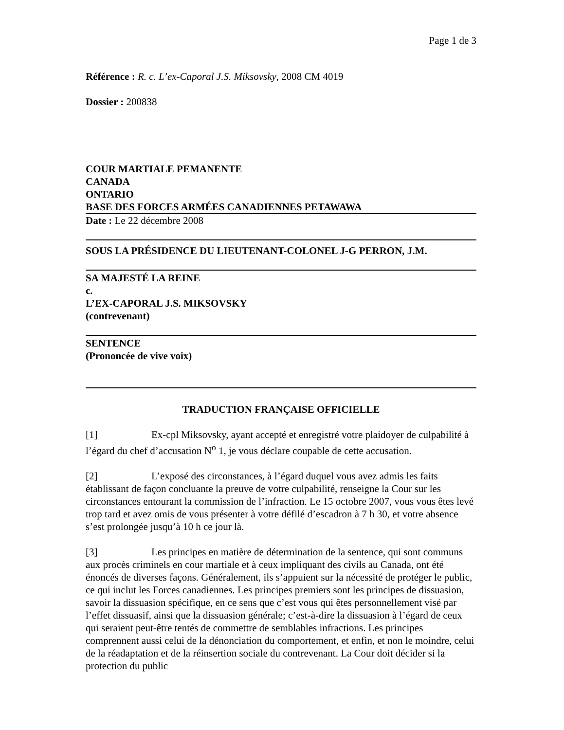Page 1 de 3
Référence : R. c. L’ex-Caporal J.S. Miksovsky, 2008 CM 4019
Dossier : 200838
COUR MARTIALE PEMANENTE
CANADA
ONTARIO
BASE DES FORCES ARMÉES CANADIENNES PETAWAWA
Date : Le 22 décembre 2008
SOUS LA PRÉSIDENCE DU LIEUTENANT-COLONEL J-G PERRON, J.M.
SA MAJESTÉ LA REINE
c.
L’EX-CAPORAL J.S. MIKSOVSKY
(contrevenant)
SENTENCE
(Prononcée de vive voix)
TRADUCTION FRANÇAISE OFFICIELLE
[1] Ex-cpl Miksovsky, ayant accepté et enregistré votre plaidoyer de culpabilité à l’égard du chef d’accusation N<sup>o</sup> 1, je vous déclare coupable de cette accusation.
[2] L’exposé des circonstances, à l’égard duquel vous avez admis les faits établissant de façon concluante la preuve de votre culpabilité, renseigne la Cour sur les circonstances entourant la commission de l’infraction. Le 15 octobre 2007, vous vous êtes levé trop tard et avez omis de vous présenter à votre défilé d’escadron à 7 h 30, et votre absence s’est prolongée jusqu’à 10 h ce jour là.
[3] Les principes en matière de détermination de la sentence, qui sont communs aux procès criminels en cour martiale et à ceux impliquant des civils au Canada, ont été énoncés de diverses façons. Généralement, ils s’appuient sur la nécessité de protéger le public, ce qui inclut les Forces canadiennes. Les principes premiers sont les principes de dissuasion, savoir la dissuasion spécifique, en ce sens que c’est vous qui êtes personnellement visé par l’effet dissuasif, ainsi que la dissuasion générale; c’est-à-dire la dissuasion à l’égard de ceux qui seraient peut-être tentés de commettre de semblables infractions. Les principes comprennent aussi celui de la dénonciation du comportement, et enfin, et non le moindre, celui de la réadaptation et de la réinsertion sociale du contrevenant. La Cour doit décider si la protection du public